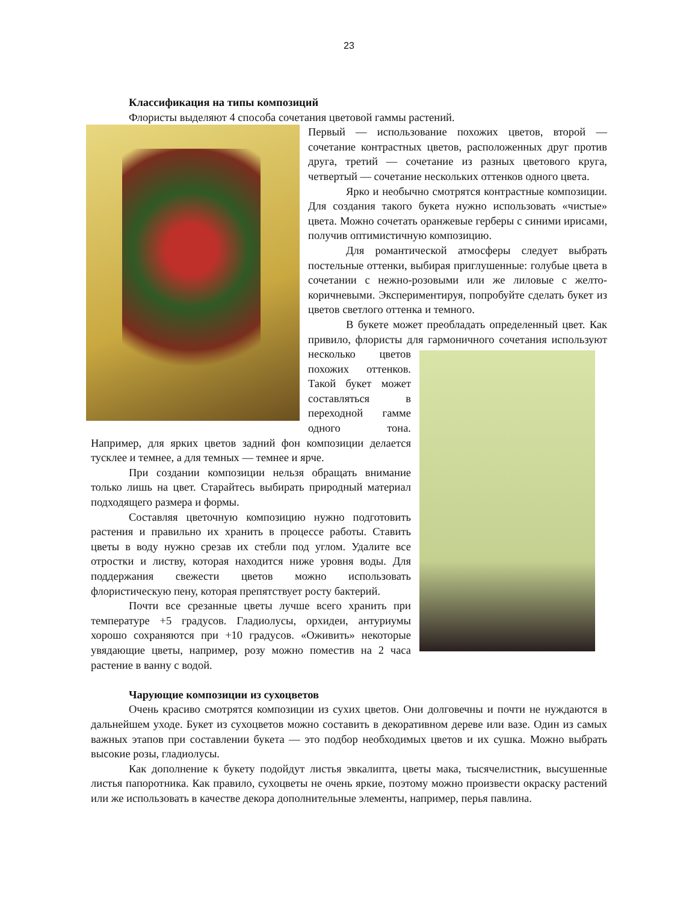23
Классификация на типы композиций
Флористы выделяют 4 способа сочетания цветовой гаммы растений.
Первый — использование похожих цветов, второй — сочетание контрастных цветов, расположенных друг против друга, третий — сочетание из разных цветового круга, четвертый — сочетание нескольких оттенков одного цвета.
Ярко и необычно смотрятся контрастные композиции. Для создания такого букета нужно использовать «чистые» цвета. Можно сочетать оранжевые герберы с синими ирисами, получив оптимистичную композицию.
Для романтической атмосферы следует выбрать постельные оттенки, выбирая приглушенные: голубые цвета в сочетании с нежно-розовыми или же лиловые с желто-коричневыми. Экспериментируя, попробуйте сделать букет из цветов светлого оттенка и темного.
В букете может преобладать определенный цвет. Как привило, флористы для гармоничного сочетания используют несколько цветов похожих оттенков. Такой букет может составляться в переходной гамме одного тона. Например, для ярких цветов задний фон композиции делается тусклее и темнее, а для темных — темнее и ярче.
При создании композиции нельзя обращать внимание только лишь на цвет. Старайтесь выбирать природный материал подходящего размера и формы.
Составляя цветочную композицию нужно подготовить растения и правильно их хранить в процессе работы. Ставить цветы в воду нужно срезав их стебли под углом. Удалите все отростки и листву, которая находится ниже уровня воды. Для поддержания свежести цветов можно использовать флористическую пену, которая препятствует росту бактерий.
Почти все срезанные цветы лучше всего хранить при температуре +5 градусов. Гладиолусы, орхидеи, антуриумы хорошо сохраняются при +10 градусов. «Оживить» некоторые увядающие цветы, например, розу можно поместив на 2 часа растение в ванну с водой.
Чарующие композиции из сухоцветов
Очень красиво смотрятся композиции из сухих цветов. Они долговечны и почти не нуждаются в дальнейшем уходе. Букет из сухоцветов можно составить в декоративном дереве или вазе. Один из самых важных этапов при составлении букета — это подбор необходимых цветов и их сушка. Можно выбрать высокие розы, гладиолусы.
Как дополнение к букету подойдут листья эвкалипта, цветы мака, тысячелистник, высушенные листья папоротника. Как правило, сухоцветы не очень яркие, поэтому можно произвести окраску растений или же использовать в качестве декора дополнительные элементы, например, перья павлина.